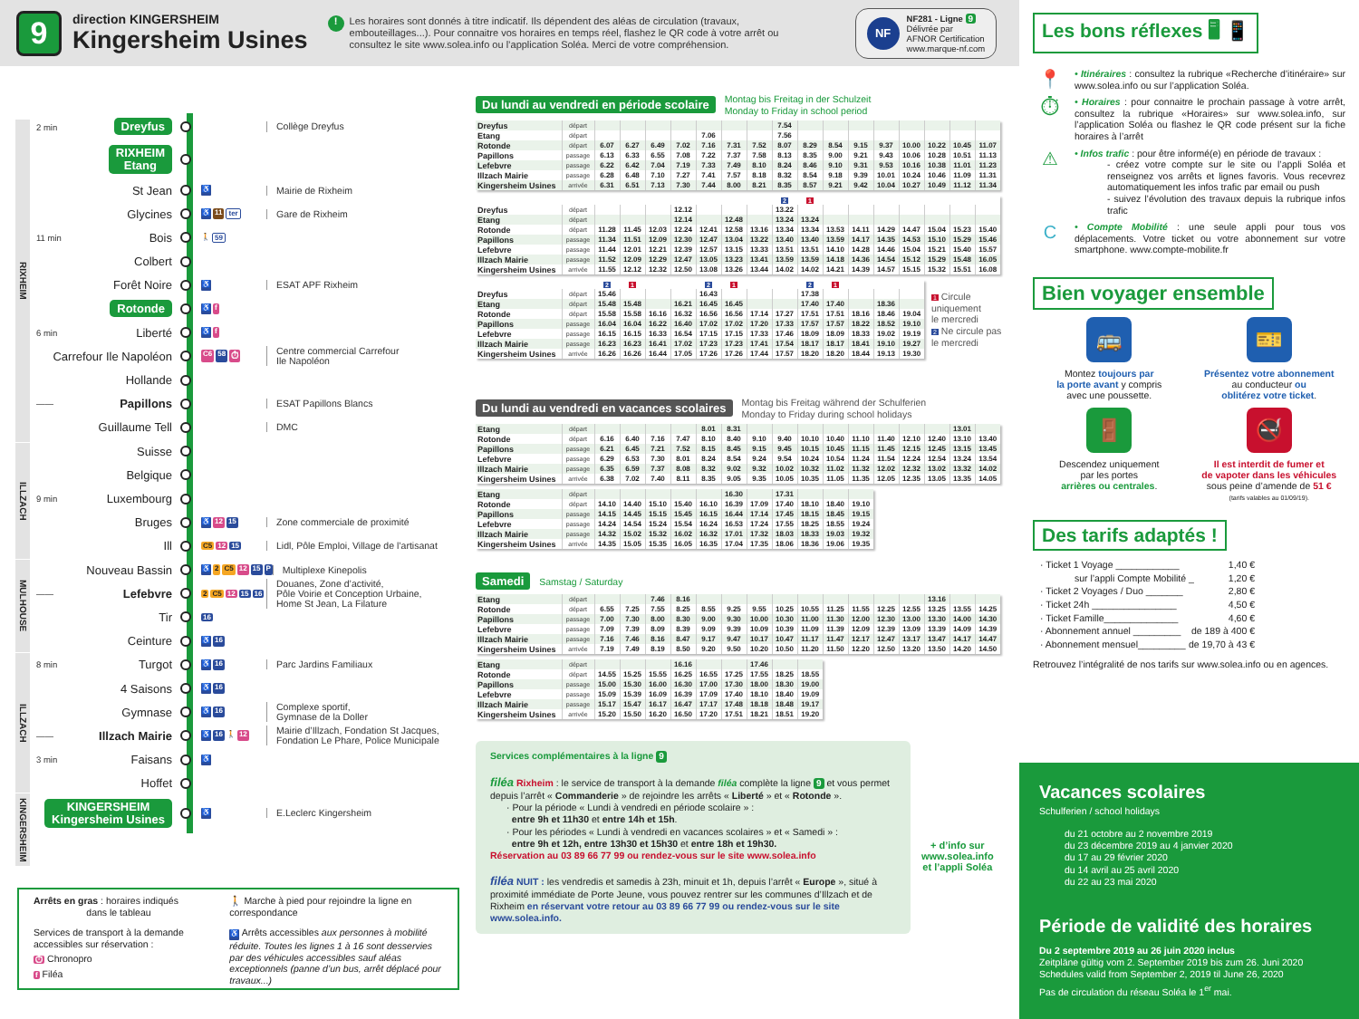9
direction KINGERSHEIM
Kingersheim Usines
! Les horaires sont donnés à titre indicatif. Ils dépendent des aléas de circulation (travaux, embouteillages...). Pour connaitre vos horaires en temps réel, flashez le QR code à votre arrêt ou consultez le site www.solea.info ou l’application Soléa. Merci de votre compréhension.
NF
NF281 - Ligne 9
Délivrée par
AFNOR Certification
www.marque-nf.com
RIXHEIM
ILLZACH
MULHOUSE
ILLZACH
KINGERSHEIM
2 min Dreyfus Collège Dreyfus
RIXHEIM
Etang
St Jean ♿ Mairie de Rixheim
Glycines ♿ 11 ter Gare de Rixheim
11 min Bois 🚶 59
Colbert
Forêt Noire ♿ ESAT APF Rixheim
Rotonde ♿ f
6 min Liberté ♿ f
Carrefour Ile Napoléon C6 58 ⏱ Centre commercial Carrefour
Ile Napoléon
Hollande
—— Papillons ESAT Papillons Blancs
Guillaume Tell DMC
Suisse
Belgique
9 min Luxembourg
Bruges ♿ 12 15 Zone commerciale de proximité
Ill C5 12 15 Lidl, Pôle Emploi, Village de l’artisanat
Nouveau Bassin ♿ 2 C5 12 15 P Multiplexe Kinepolis
—— Lefebvre 2 C5 12 15 16 Douanes, Zone d’activité,
Pôle Voirie et Conception Urbaine,
Home St Jean, La Filature
Tir 16
Ceinture ♿ 16
8 min Turgot ♿ 16 Parc Jardins Familiaux
4 Saisons ♿ 16
Gymnase ♿ 16 Complexe sportif,
Gymnase de la Doller
—— Illzach Mairie ♿ 16 🚶 12 Mairie d’Illzach, Fondation St Jacques,
Fondation Le Phare, Police Municipale
3 min Faisans ♿
Hoffet
KINGERSHEIM
Kingersheim Usines ♿ E.Leclerc Kingersheim
Du lundi au vendredi en période scolaire Montag bis Freitag in der Schulzeit
Monday to Friday in school period
| Dreyfus | départ | | | | | | | | 7.54 | | | | | | | | |
| Etang | départ | | | | | 7.06 | | | 7.56 | | | | | | | | |
| Rotonde | départ | 6.07 | 6.27 | 6.49 | 7.02 | 7.16 | 7.31 | 7.52 | 8.07 | 8.29 | 8.54 | 9.15 | 9.37 | 10.00 | 10.22 | 10.45 | 11.07 |
| Papillons | passage | 6.13 | 6.33 | 6.55 | 7.08 | 7.22 | 7.37 | 7.58 | 8.13 | 8.35 | 9.00 | 9.21 | 9.43 | 10.06 | 10.28 | 10.51 | 11.13 |
| Lefebvre | passage | 6.22 | 6.42 | 7.04 | 7.19 | 7.33 | 7.49 | 8.10 | 8.24 | 8.46 | 9.10 | 9.31 | 9.53 | 10.16 | 10.38 | 11.01 | 11.23 |
| Illzach Mairie | passage | 6.28 | 6.48 | 7.10 | 7.27 | 7.41 | 7.57 | 8.18 | 8.32 | 8.54 | 9.18 | 9.39 | 10.01 | 10.24 | 10.46 | 11.09 | 11.31 |
| Kingersheim Usines | arrivée | 6.31 | 6.51 | 7.13 | 7.30 | 7.44 | 8.00 | 8.21 | 8.35 | 8.57 | 9.21 | 9.42 | 10.04 | 10.27 | 10.49 | 11.12 | 11.34 |
| | | | | | | | | | 2 | 1 | | | | | | | |
| Dreyfus | départ | | | | 12.12 | | | | 13.22 | | | | | | | | |
| Etang | départ | | | | 12.14 | | 12.48 | | 13.24 | 13.24 | | | | | | | |
| Rotonde | départ | 11.28 | 11.45 | 12.03 | 12.24 | 12.41 | 12.58 | 13.16 | 13.34 | 13.34 | 13.53 | 14.11 | 14.29 | 14.47 | 15.04 | 15.23 | 15.40 |
| Papillons | passage | 11.34 | 11.51 | 12.09 | 12.30 | 12.47 | 13.04 | 13.22 | 13.40 | 13.40 | 13.59 | 14.17 | 14.35 | 14.53 | 15.10 | 15.29 | 15.46 |
| Lefebvre | passage | 11.44 | 12.01 | 12.21 | 12.39 | 12.57 | 13.15 | 13.33 | 13.51 | 13.51 | 14.10 | 14.28 | 14.46 | 15.04 | 15.21 | 15.40 | 15.57 |
| Illzach Mairie | passage | 11.52 | 12.09 | 12.29 | 12.47 | 13.05 | 13.23 | 13.41 | 13.59 | 13.59 | 14.18 | 14.36 | 14.54 | 15.12 | 15.29 | 15.48 | 16.05 |
| Kingersheim Usines | arrivée | 11.55 | 12.12 | 12.32 | 12.50 | 13.08 | 13.26 | 13.44 | 14.02 | 14.02 | 14.21 | 14.39 | 14.57 | 15.15 | 15.32 | 15.51 | 16.08 |
| | | 2 | 1 | | | 2 | 1 | | | 2 | 1 | | | |
| Dreyfus | départ | 15.46 | | | | 16.43 | | | | 17.38 | | | | |
| Etang | départ | 15.48 | 15.48 | | 16.21 | 16.45 | 16.45 | | | 17.40 | 17.40 | | 18.36 | |
| Rotonde | départ | 15.58 | 15.58 | 16.16 | 16.32 | 16.56 | 16.56 | 17.14 | 17.27 | 17.51 | 17.51 | 18.16 | 18.46 | 19.04 |
| Papillons | passage | 16.04 | 16.04 | 16.22 | 16.40 | 17.02 | 17.02 | 17.20 | 17.33 | 17.57 | 17.57 | 18.22 | 18.52 | 19.10 |
| Lefebvre | passage | 16.15 | 16.15 | 16.33 | 16.54 | 17.15 | 17.15 | 17.33 | 17.46 | 18.09 | 18.09 | 18.33 | 19.02 | 19.19 |
| Illzach Mairie | passage | 16.23 | 16.23 | 16.41 | 17.02 | 17.23 | 17.23 | 17.41 | 17.54 | 18.17 | 18.17 | 18.41 | 19.10 | 19.27 |
| Kingersheim Usines | arrivée | 16.26 | 16.26 | 16.44 | 17.05 | 17.26 | 17.26 | 17.44 | 17.57 | 18.20 | 18.20 | 18.44 | 19.13 | 19.30 |
1 Circule
uniquement
le mercredi
2 Ne circule pas
le mercredi
Du lundi au vendredi en vacances scolaires Montag bis Freitag während der Schulferien
Monday to Friday during school holidays
| Etang | départ | | | | | 8.01 | 8.31 | | | | | | | | | 13.01 | |
| Rotonde | départ | 6.16 | 6.40 | 7.16 | 7.47 | 8.10 | 8.40 | 9.10 | 9.40 | 10.10 | 10.40 | 11.10 | 11.40 | 12.10 | 12.40 | 13.10 | 13.40 |
| Papillons | passage | 6.21 | 6.45 | 7.21 | 7.52 | 8.15 | 8.45 | 9.15 | 9.45 | 10.15 | 10.45 | 11.15 | 11.45 | 12.15 | 12.45 | 13.15 | 13.45 |
| Lefebvre | passage | 6.29 | 6.53 | 7.30 | 8.01 | 8.24 | 8.54 | 9.24 | 9.54 | 10.24 | 10.54 | 11.24 | 11.54 | 12.24 | 12.54 | 13.24 | 13.54 |
| Illzach Mairie | passage | 6.35 | 6.59 | 7.37 | 8.08 | 8.32 | 9.02 | 9.32 | 10.02 | 10.32 | 11.02 | 11.32 | 12.02 | 12.32 | 13.02 | 13.32 | 14.02 |
| Kingersheim Usines | arrivée | 6.38 | 7.02 | 7.40 | 8.11 | 8.35 | 9.05 | 9.35 | 10.05 | 10.35 | 11.05 | 11.35 | 12.05 | 12.35 | 13.05 | 13.35 | 14.05 |
| Etang | départ | | | | | | 16.30 | | 17.31 | | | |
| Rotonde | départ | 14.10 | 14.40 | 15.10 | 15.40 | 16.10 | 16.39 | 17.09 | 17.40 | 18.10 | 18.40 | 19.10 |
| Papillons | passage | 14.15 | 14.45 | 15.15 | 15.45 | 16.15 | 16.44 | 17.14 | 17.45 | 18.15 | 18.45 | 19.15 |
| Lefebvre | passage | 14.24 | 14.54 | 15.24 | 15.54 | 16.24 | 16.53 | 17.24 | 17.55 | 18.25 | 18.55 | 19.24 |
| Illzach Mairie | passage | 14.32 | 15.02 | 15.32 | 16.02 | 16.32 | 17.01 | 17.32 | 18.03 | 18.33 | 19.03 | 19.32 |
| Kingersheim Usines | arrivée | 14.35 | 15.05 | 15.35 | 16.05 | 16.35 | 17.04 | 17.35 | 18.06 | 18.36 | 19.06 | 19.35 |
Samedi Samstag / Saturday
| Etang | départ | | | 7.46 | 8.16 | | | | | | | | | | 13.16 | | |
| Rotonde | départ | 6.55 | 7.25 | 7.55 | 8.25 | 8.55 | 9.25 | 9.55 | 10.25 | 10.55 | 11.25 | 11.55 | 12.25 | 12.55 | 13.25 | 13.55 | 14.25 |
| Papillons | passage | 7.00 | 7.30 | 8.00 | 8.30 | 9.00 | 9.30 | 10.00 | 10.30 | 11.00 | 11.30 | 12.00 | 12.30 | 13.00 | 13.30 | 14.00 | 14.30 |
| Lefebvre | passage | 7.09 | 7.39 | 8.09 | 8.39 | 9.09 | 9.39 | 10.09 | 10.39 | 11.09 | 11.39 | 12.09 | 12.39 | 13.09 | 13.39 | 14.09 | 14.39 |
| Illzach Mairie | passage | 7.16 | 7.46 | 8.16 | 8.47 | 9.17 | 9.47 | 10.17 | 10.47 | 11.17 | 11.47 | 12.17 | 12.47 | 13.17 | 13.47 | 14.17 | 14.47 |
| Kingersheim Usines | arrivée | 7.19 | 7.49 | 8.19 | 8.50 | 9.20 | 9.50 | 10.20 | 10.50 | 11.20 | 11.50 | 12.20 | 12.50 | 13.20 | 13.50 | 14.20 | 14.50 |
| Etang | départ | | | | 16.16 | | | 17.46 | | |
| Rotonde | départ | 14.55 | 15.25 | 15.55 | 16.25 | 16.55 | 17.25 | 17.55 | 18.25 | 18.55 |
| Papillons | passage | 15.00 | 15.30 | 16.00 | 16.30 | 17.00 | 17.30 | 18.00 | 18.30 | 19.00 |
| Lefebvre | passage | 15.09 | 15.39 | 16.09 | 16.39 | 17.09 | 17.40 | 18.10 | 18.40 | 19.09 |
| Illzach Mairie | passage | 15.17 | 15.47 | 16.17 | 16.47 | 17.17 | 17.48 | 18.18 | 18.48 | 19.17 |
| Kingersheim Usines | arrivée | 15.20 | 15.50 | 16.20 | 16.50 | 17.20 | 17.51 | 18.21 | 18.51 | 19.20 |
Services complémentaires à la ligne 9
filéa Rixheim : le service de transport à la demande filéa complète la ligne 9 et vous permet depuis l’arrêt « Commanderie » de rejoindre les arrêts « Liberté » et « Rotonde ».
· Pour la période « Lundi à vendredi en période scolaire » :
entre 9h et 11h30 et entre 14h et 15h.
· Pour les périodes « Lundi à vendredi en vacances scolaires » et « Samedi » :
entre 9h et 12h, entre 13h30 et 15h30 et entre 18h et 19h30.
Réservation au 03 89 66 77 99 ou rendez-vous sur le site www.solea.info
filéa NUIT : les vendredis et samedis à 23h, minuit et 1h, depuis l’arrêt « Europe », situé à proximité immédiate de Porte Jeune, vous pouvez rentrer sur les communes d’Illzach et de Rixheim en réservant votre retour au 03 89 66 77 99 ou rendez-vous sur le site www.solea.info.
+ d’info sur
www.solea.info
et l’appli Soléa
Arrêts en gras : horaires indiqués
dans le tableau
Services de transport à la demande accessibles sur réservation :
⏱ Chronopro
f Filéa
🚶 Marche à pied pour rejoindre la ligne en correspondance
♿ Arrêts accessibles aux personnes à mobilité réduite. Toutes les lignes 1 à 16 sont desservies par des véhicules accessibles sauf aléas exceptionnels (panne d’un bus, arrêt déplacé pour travaux...)
Les bons réflexes 🖥 📱
📍 • Itinéraires : consultez la rubrique «Recherche d’itinéraire» sur www.solea.info ou sur l’application Soléa.
⏱ • Horaires : pour connaitre le prochain passage à votre arrêt, consultez la rubrique «Horaires» sur www.solea.info, sur l’application Soléa ou flashez le QR code présent sur la fiche horaires à l’arrêt
⚠ • Infos trafic : pour être informé(e) en période de travaux :
- créez votre compte sur le site ou l’appli Soléa et renseignez vos arrêts et lignes favoris. Vous recevrez automatiquement les infos trafic par email ou push
- suivez l’évolution des travaux depuis la rubrique infos trafic
C • Compte Mobilité : une seule appli pour tous vos déplacements. Votre ticket ou votre abonnement sur votre smartphone. www.compte-mobilite.fr
Bien voyager ensemble
🚌
Montez toujours par
la porte avant y compris
avec une poussette.
🎫
Présentez votre abonnement
au conducteur ou
oblitérez votre ticket.
🚪
Descendez uniquement
par les portes
arrières ou centrales.
🚭
Il est interdit de fumer et
de vapoter dans les véhicules
sous peine d’amende de 51 €
(tarifs valables au 01/09/19).
Des tarifs adaptés !
· Ticket 1 Voyage ____________ 1,40 €
sur l’appli Compte Mobilité _ 1,20 €
· Ticket 2 Voyages / Duo _______ 2,80 €
· Ticket 24h ________________ 4,50 €
· Ticket Famille______________ 4,60 €
· Abonnement annuel _________ de 189 à 400 €
· Abonnement mensuel_________ de 19,70 à 43 €
Retrouvez l’intégralité de nos tarifs sur www.solea.info ou en agences.
Vacances scolaires
Schulferien / school holidays
du 21 octobre au 2 novembre 2019
du 23 décembre 2019 au 4 janvier 2020
du 17 au 29 février 2020
du 14 avril au 25 avril 2020
du 22 au 23 mai 2020
Période de validité des horaires
Du 2 septembre 2019 au 26 juin 2020 inclus
Zeitpläne gültig vom 2. September 2019 bis zum 26. Juni 2020
Schedules valid from September 2, 2019 til June 26, 2020
Pas de circulation du réseau Soléa le 1<sup>er</sup> mai.